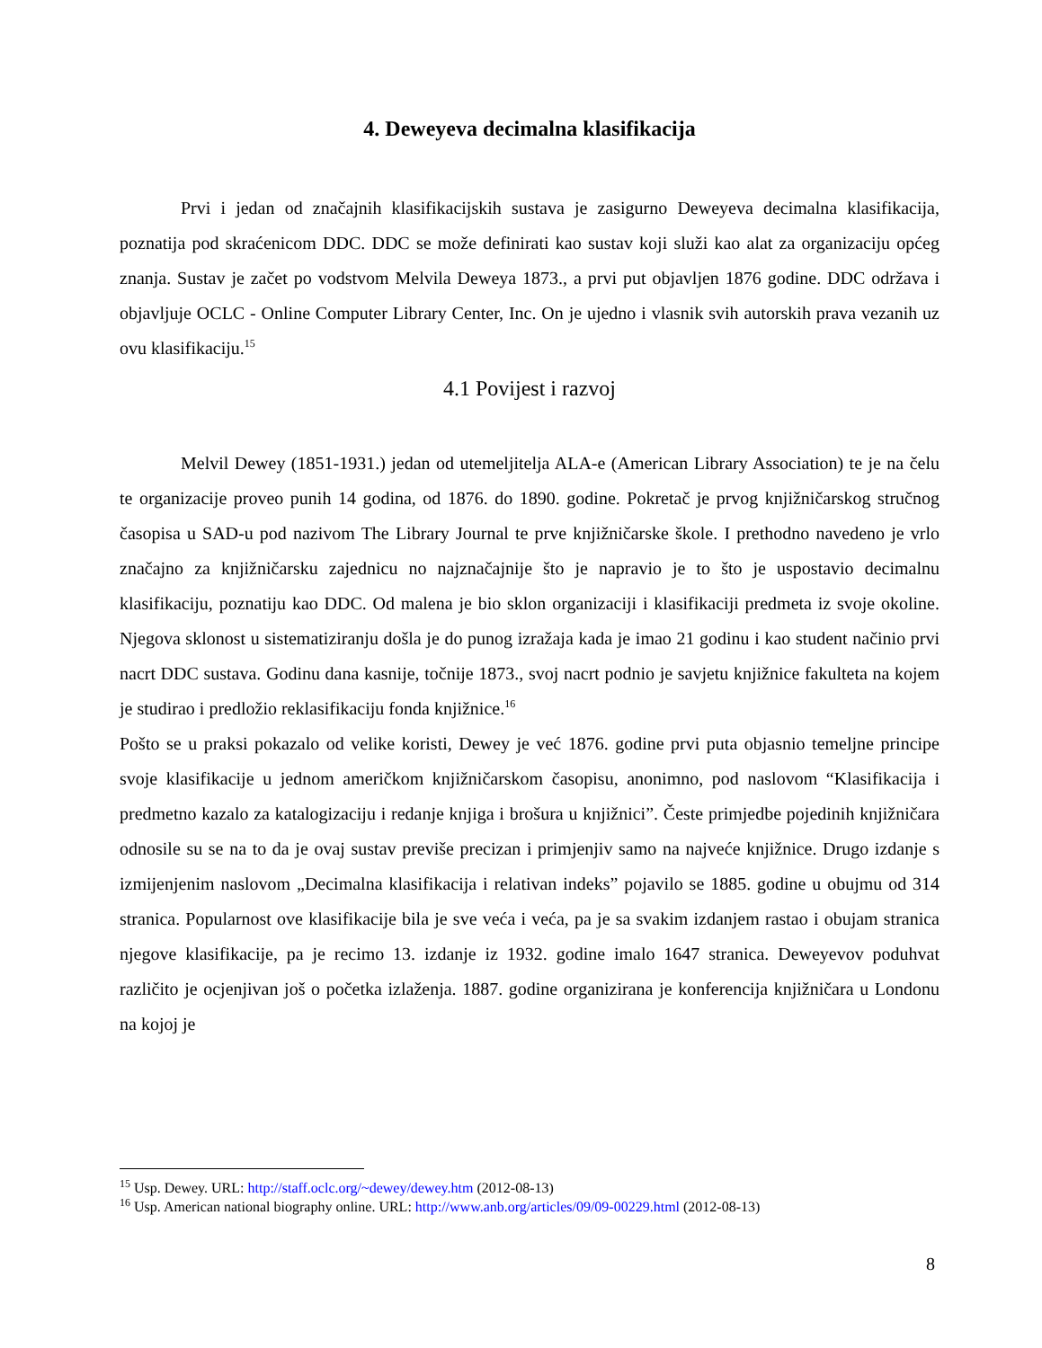4. Deweyeva decimalna klasifikacija
Prvi i jedan od značajnih klasifikacijskih sustava je zasigurno Deweyeva decimalna klasifikacija, poznatija pod skraćenicom DDC. DDC se može definirati kao sustav koji služi kao alat za organizaciju općeg znanja. Sustav je začet po vodstvom Melvila Deweya 1873., a prvi put objavljen 1876 godine. DDC održava i objavljuje OCLC - Online Computer Library Center, Inc. On je ujedno i vlasnik svih autorskih prava vezanih uz ovu klasifikaciju.<sup>15</sup>
4.1 Povijest i razvoj
Melvil Dewey (1851-1931.) jedan od utemeljitelja ALA-e (American Library Association) te je na čelu te organizacije proveo punih 14 godina, od 1876. do 1890. godine. Pokretač je prvog knjižničarskog stručnog časopisa u SAD-u pod nazivom The Library Journal te prve knjižničarske škole. I prethodno navedeno je vrlo značajno za knjižničarsku zajednicu no najznačajnije što je napravio je to što je uspostavio decimalnu klasifikaciju, poznatiju kao DDC. Od malena je bio sklon organizaciji i klasifikaciji predmeta iz svoje okoline. Njegova sklonost u sistematiziranju došla je do punog izražaja kada je imao 21 godinu i kao student načinio prvi nacrt DDC sustava. Godinu dana kasnije, točnije 1873., svoj nacrt podnio je savjetu knjižnice fakulteta na kojem je studirao i predložio reklasifikaciju fonda knjižnice.<sup>16</sup>
Pošto se u praksi pokazalo od velike koristi, Dewey je već 1876. godine prvi puta objasnio temeljne principe svoje klasifikacije u jednom američkom knjižničarskom časopisu, anonimno, pod naslovom “Klasifikacija i predmetno kazalo za katalogizaciju i redanje knjiga i brošura u knjižnici”. Česte primjedbe pojedinih knjižničara odnosile su se na to da je ovaj sustav previše precizan i primjenjiv samo na najveće knjižnice. Drugo izdanje s izmijenjenim naslovom „Decimalna klasifikacija i relativan indeks” pojavilo se 1885. godine u obujmu od 314 stranica. Popularnost ove klasifikacije bila je sve veća i veća, pa je sa svakim izdanjem rastao i obujam stranica njegove klasifikacije, pa je recimo 13. izdanje iz 1932. godine imalo 1647 stranica. Deweyevov poduhvat različito je ocjenjivan još o početka izlaženja. 1887. godine organizirana je konferencija knjižničara u Londonu na kojoj je
<sup>15</sup> Usp. Dewey. URL: http://staff.oclc.org/~dewey/dewey.htm (2012-08-13)
<sup>16</sup> Usp. American national biography online. URL: http://www.anb.org/articles/09/09-00229.html (2012-08-13)
8